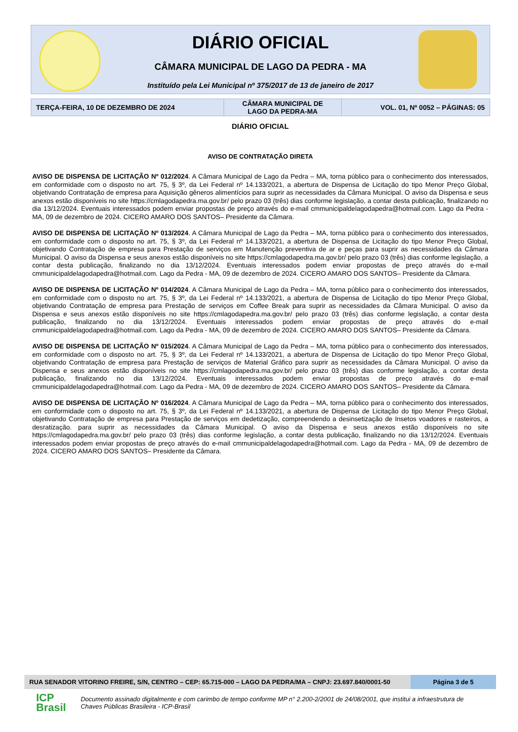DIÁRIO OFICIAL
CÂMARA MUNICIPAL DE LAGO DA PEDRA - MA
Instituído pela Lei Municipal nº 375/2017 de 13 de janeiro de 2017
| TERÇA-FEIRA, 10 DE DEZEMBRO DE 2024 | CÂMARA MUNICIPAL DE LAGO DA PEDRA-MA | VOL. 01, Nº 0052 – PÁGINAS: 05 |
DIÁRIO OFICIAL
AVISO DE CONTRATAÇÃO DIRETA
AVISO DE DISPENSA DE LICITAÇÃO Nº 012/2024. A Câmara Municipal de Lago da Pedra – MA, torna público para o conhecimento dos interessados, em conformidade com o disposto no art. 75, § 3º, da Lei Federal nº 14.133/2021, a abertura de Dispensa de Licitação do tipo Menor Preço Global, objetivando Contratação de empresa para Aquisição gêneros alimentícios para suprir as necessidades da Câmara Municipal. O aviso da Dispensa e seus anexos estão disponíveis no site https://cmlagodapedra.ma.gov.br/ pelo prazo 03 (três) dias conforme legislação, a contar desta publicação, finalizando no dia 13/12/2024. Eventuais interessados podem enviar propostas de preço através do e-mail cmmunicipaldelagodapedra@hotmail.com. Lago da Pedra - MA, 09 de dezembro de 2024. CICERO AMARO DOS SANTOS– Presidente da Câmara.
AVISO DE DISPENSA DE LICITAÇÃO Nº 013/2024. A Câmara Municipal de Lago da Pedra – MA, torna público para o conhecimento dos interessados, em conformidade com o disposto no art. 75, § 3º, da Lei Federal nº 14.133/2021, a abertura de Dispensa de Licitação do tipo Menor Preço Global, objetivando Contratação de empresa para Prestação de serviços em Manutenção preventiva de ar e peças para suprir as necessidades da Câmara Municipal. O aviso da Dispensa e seus anexos estão disponíveis no site https://cmlagodapedra.ma.gov.br/ pelo prazo 03 (três) dias conforme legislação, a contar desta publicação, finalizando no dia 13/12/2024. Eventuais interessados podem enviar propostas de preço através do e-mail cmmunicipaldelagodapedra@hotmail.com. Lago da Pedra - MA, 09 de dezembro de 2024. CICERO AMARO DOS SANTOS– Presidente da Câmara.
AVISO DE DISPENSA DE LICITAÇÃO Nº 014/2024. A Câmara Municipal de Lago da Pedra – MA, torna público para o conhecimento dos interessados, em conformidade com o disposto no art. 75, § 3º, da Lei Federal nº 14.133/2021, a abertura de Dispensa de Licitação do tipo Menor Preço Global, objetivando Contratação de empresa para Prestação de serviços em Coffee Break para suprir as necessidades da Câmara Municipal. O aviso da Dispensa e seus anexos estão disponíveis no site https://cmlagodapedra.ma.gov.br/ pelo prazo 03 (três) dias conforme legislação, a contar desta publicação, finalizando no dia 13/12/2024. Eventuais interessados podem enviar propostas de preço através do e-mail cmmunicipaldelagodapedra@hotmail.com. Lago da Pedra - MA, 09 de dezembro de 2024. CICERO AMARO DOS SANTOS– Presidente da Câmara.
AVISO DE DISPENSA DE LICITAÇÃO Nº 015/2024. A Câmara Municipal de Lago da Pedra – MA, torna público para o conhecimento dos interessados, em conformidade com o disposto no art. 75, § 3º, da Lei Federal nº 14.133/2021, a abertura de Dispensa de Licitação do tipo Menor Preço Global, objetivando Contratação de empresa para Prestação de serviços de Material Gráfico para suprir as necessidades da Câmara Municipal. O aviso da Dispensa e seus anexos estão disponíveis no site https://cmlagodapedra.ma.gov.br/ pelo prazo 03 (três) dias conforme legislação, a contar desta publicação, finalizando no dia 13/12/2024. Eventuais interessados podem enviar propostas de preço através do e-mail cmmunicipaldelagodapedra@hotmail.com. Lago da Pedra - MA, 09 de dezembro de 2024. CICERO AMARO DOS SANTOS– Presidente da Câmara.
AVISO DE DISPENSA DE LICITAÇÃO Nº 016/2024. A Câmara Municipal de Lago da Pedra – MA, torna público para o conhecimento dos interessados, em conformidade com o disposto no art. 75, § 3º, da Lei Federal nº 14.133/2021, a abertura de Dispensa de Licitação do tipo Menor Preço Global, objetivando Contratação de empresa para Prestação de serviços em dedetização, compreendendo a desinsetização de Insetos voadores e rasteiros, a desratização. para suprir as necessidades da Câmara Municipal. O aviso da Dispensa e seus anexos estão disponíveis no site https://cmlagodapedra.ma.gov.br/ pelo prazo 03 (três) dias conforme legislação, a contar desta publicação, finalizando no dia 13/12/2024. Eventuais interessados podem enviar propostas de preço através do e-mail cmmunicipaldelagodapedra@hotmail.com. Lago da Pedra - MA, 09 de dezembro de 2024. CICERO AMARO DOS SANTOS– Presidente da Câmara.
RUA SENADOR VITORINO FREIRE, S/N, CENTRO – CEP: 65.715-000 – LAGO DA PEDRA/MA – CNPJ: 23.697.840/0001-50
Página 3 de 5
ICP
Brasil
Documento assinado digitalmente e com carimbo de tempo conforme MP n° 2.200-2/2001 de 24/08/2001, que institui a infraestrutura de Chaves Públicas Brasileira - ICP-Brasil